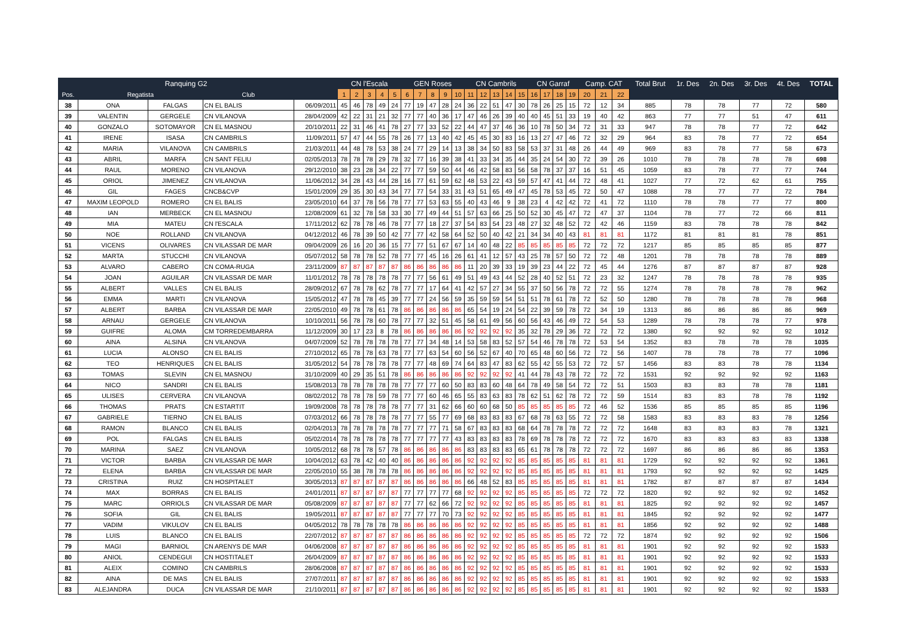| | Ranquing G2 | | | | CN l'Escala | | | | | GEN Roses | | | | | CN Cambrils | | | | | CN Garraf | | | | Camp. CAT | | | Total Brut | 1r. Des | 2n. Des | 3r. Des | 4t. Des | TOTAL |
| --- | --- | --- | --- | --- | --- | --- | --- | --- | --- | --- | --- | --- | --- | --- | --- | --- | --- | --- | --- | --- | --- | --- | --- | --- | --- | --- | --- | --- | --- | --- | --- | --- |
| Pos. | Regatista | | Club | | 1 | 2 | 3 | 4 | 5 | 6 | 7 | 8 | 9 | 10 | 11 | 12 | 13 | 14 | 15 | 16 | 17 | 18 | 19 | 20 | 21 | 22 | | | | | | |
| 38 | ONA | FALGAS | CN EL BALIS | 06/09/2011 | 45 | 46 | 78 | 49 | 24 | 77 | 19 | 47 | 28 | 24 | 36 | 22 | 51 | 47 | 30 | 78 | 26 | 25 | 15 | 72 | 12 | 34 | 885 | 78 | 78 | 77 | 72 | 580 |
| 39 | VALENTIN | GERGELE | CN VILANOVA | 28/04/2009 | 42 | 22 | 31 | 21 | 32 | 77 | 77 | 40 | 36 | 17 | 47 | 46 | 26 | 39 | 40 | 40 | 45 | 51 | 33 | 19 | 40 | 42 | 863 | 77 | 77 | 51 | 47 | 611 |
| 40 | GONZALO | SOTOMAYOR | CN EL MASNOU | 20/10/2011 | 22 | 31 | 46 | 41 | 78 | 27 | 77 | 33 | 52 | 22 | 44 | 47 | 37 | 46 | 36 | 10 | 78 | 50 | 34 | 72 | 31 | 33 | 947 | 78 | 78 | 77 | 72 | 642 |
| 41 | IRENE | ISASA | CN CAMBRILS | 11/09/2011 | 57 | 47 | 44 | 55 | 78 | 26 | 77 | 13 | 40 | 42 | 45 | 45 | 30 | 83 | 16 | 13 | 27 | 47 | 46 | 72 | 32 | 29 | 964 | 83 | 78 | 77 | 72 | 654 |
| 42 | MARIA | VILANOVA | CN CAMBRILS | 21/03/2011 | 44 | 48 | 78 | 53 | 38 | 24 | 77 | 29 | 14 | 13 | 38 | 34 | 50 | 83 | 58 | 53 | 37 | 31 | 48 | 26 | 44 | 49 | 969 | 83 | 78 | 77 | 58 | 673 |
| 43 | ABRIL | MARFA | CN SANT FELIU | 02/05/2013 | 78 | 78 | 78 | 29 | 78 | 32 | 77 | 16 | 39 | 38 | 41 | 33 | 34 | 35 | 44 | 35 | 24 | 54 | 30 | 72 | 39 | 26 | 1010 | 78 | 78 | 78 | 78 | 698 |
| 44 | RAUL | MORENO | CN VILANOVA | 29/12/2010 | 38 | 23 | 28 | 34 | 22 | 77 | 77 | 59 | 50 | 44 | 46 | 42 | 58 | 83 | 56 | 58 | 78 | 37 | 37 | 16 | 51 | 45 | 1059 | 83 | 78 | 77 | 77 | 744 |
| 45 | ORIOL | JIMENEZ | CN VILANOVA | 11/06/2012 | 34 | 28 | 43 | 44 | 28 | 16 | 77 | 61 | 59 | 62 | 48 | 53 | 22 | 43 | 59 | 57 | 47 | 41 | 44 | 72 | 48 | 41 | 1027 | 77 | 72 | 62 | 61 | 755 |
| 46 | GIL | FAGES | CNCB&CVP | 15/01/2009 | 29 | 35 | 30 | 43 | 34 | 77 | 77 | 54 | 33 | 31 | 43 | 51 | 65 | 49 | 47 | 45 | 78 | 53 | 45 | 72 | 50 | 47 | 1088 | 78 | 77 | 77 | 72 | 784 |
| 47 | MAXIM LEOPOLD | ROMERO | CN EL BALIS | 23/05/2010 | 64 | 37 | 78 | 56 | 78 | 77 | 77 | 53 | 63 | 55 | 40 | 43 | 46 | 9 | 38 | 23 | 4 | 42 | 42 | 72 | 41 | 72 | 1110 | 78 | 78 | 77 | 77 | 800 |
| 48 | IAN | MERBECK | CN EL MASNOU | 12/08/2009 | 61 | 32 | 78 | 58 | 33 | 30 | 77 | 49 | 44 | 51 | 57 | 63 | 66 | 25 | 50 | 52 | 30 | 45 | 47 | 72 | 47 | 37 | 1104 | 78 | 77 | 72 | 66 | 811 |
| 49 | MIA | MATEU | CN l'ESCALA | 17/11/2012 | 62 | 78 | 78 | 46 | 78 | 77 | 77 | 18 | 27 | 37 | 54 | 83 | 54 | 23 | 48 | 27 | 32 | 48 | 52 | 72 | 42 | 46 | 1159 | 83 | 78 | 78 | 78 | 842 |
| 50 | NOE | ROLLAND | CN VILANOVA | 04/12/2012 | 46 | 78 | 39 | 50 | 42 | 77 | 77 | 42 | 58 | 64 | 52 | 50 | 40 | 42 | 21 | 34 | 34 | 40 | 43 | 81 | 81 | 81 | 1172 | 81 | 81 | 81 | 78 | 851 |
| 51 | VICENS | OLIVARES | CN VILASSAR DE MAR | 09/04/2009 | 26 | 16 | 20 | 36 | 15 | 77 | 77 | 51 | 67 | 67 | 14 | 40 | 48 | 22 | 85 | 85 | 85 | 85 | 85 | 72 | 72 | 72 | 1217 | 85 | 85 | 85 | 85 | 877 |
| 52 | MARTA | STUCCHI | CN VILANOVA | 05/07/2012 | 58 | 78 | 78 | 52 | 78 | 77 | 77 | 45 | 16 | 26 | 61 | 41 | 12 | 57 | 43 | 25 | 78 | 57 | 50 | 72 | 72 | 48 | 1201 | 78 | 78 | 78 | 78 | 889 |
| 53 | ALVARO | CABERO | CN COMA-RUGA | 23/11/2009 | 87 | 87 | 87 | 87 | 87 | 86 | 86 | 86 | 86 | 86 | 11 | 20 | 39 | 33 | 19 | 39 | 23 | 44 | 22 | 72 | 45 | 44 | 1276 | 87 | 87 | 87 | 87 | 928 |
| 54 | JOAN | AGUILAR | CN VILASSAR DE MAR | 11/01/2012 | 78 | 78 | 78 | 78 | 78 | 77 | 77 | 56 | 61 | 49 | 51 | 49 | 43 | 44 | 52 | 28 | 40 | 52 | 51 | 72 | 23 | 32 | 1247 | 78 | 78 | 78 | 78 | 935 |
| 55 | ALBERT | VALLES | CN EL BALIS | 28/09/2012 | 67 | 78 | 78 | 62 | 78 | 77 | 77 | 17 | 64 | 41 | 42 | 57 | 27 | 34 | 55 | 37 | 50 | 56 | 78 | 72 | 72 | 55 | 1274 | 78 | 78 | 78 | 78 | 962 |
| 56 | EMMA | MARTI | CN VILANOVA | 15/05/2012 | 47 | 78 | 78 | 45 | 39 | 77 | 77 | 24 | 56 | 59 | 35 | 59 | 59 | 54 | 51 | 51 | 78 | 61 | 78 | 72 | 52 | 50 | 1280 | 78 | 78 | 78 | 78 | 968 |
| 57 | ALBERT | BARBA | CN VILASSAR DE MAR | 22/05/2010 | 49 | 78 | 78 | 61 | 78 | 86 | 86 | 86 | 86 | 86 | 65 | 54 | 19 | 24 | 54 | 22 | 39 | 59 | 78 | 72 | 34 | 19 | 1313 | 86 | 86 | 86 | 86 | 969 |
| 58 | ARNAU | GERGELE | CN VILANOVA | 10/10/2011 | 56 | 78 | 78 | 60 | 78 | 77 | 77 | 32 | 51 | 45 | 58 | 61 | 49 | 56 | 60 | 56 | 43 | 46 | 49 | 72 | 54 | 53 | 1289 | 78 | 78 | 78 | 77 | 978 |
| 59 | GUIFRE | ALOMA | CM TORREDEMBARRA | 11/12/2009 | 30 | 17 | 23 | 8 | 78 | 86 | 86 | 86 | 86 | 86 | 92 | 92 | 92 | 92 | 35 | 32 | 78 | 29 | 36 | 72 | 72 | 72 | 1380 | 92 | 92 | 92 | 92 | 1012 |
| 60 | AINA | ALSINA | CN VILANOVA | 04/07/2009 | 52 | 78 | 78 | 78 | 78 | 77 | 77 | 34 | 48 | 14 | 53 | 58 | 83 | 52 | 57 | 54 | 46 | 78 | 78 | 72 | 53 | 54 | 1352 | 83 | 78 | 78 | 78 | 1035 |
| 61 | LUCIA | ALONSO | CN EL BALIS | 27/10/2012 | 65 | 78 | 78 | 63 | 78 | 77 | 77 | 63 | 54 | 60 | 56 | 52 | 67 | 40 | 70 | 65 | 48 | 60 | 56 | 72 | 72 | 56 | 1407 | 78 | 78 | 78 | 77 | 1096 |
| 62 | TEO | HENRIQUES | CN EL BALIS | 31/05/2012 | 54 | 78 | 78 | 78 | 78 | 77 | 77 | 48 | 69 | 74 | 64 | 83 | 47 | 83 | 62 | 55 | 42 | 55 | 53 | 72 | 72 | 57 | 1456 | 83 | 83 | 78 | 78 | 1134 |
| 63 | TOMAS | SLEVIN | CN EL MASNOU | 31/10/2009 | 40 | 29 | 35 | 51 | 78 | 86 | 86 | 86 | 86 | 86 | 92 | 92 | 92 | 92 | 41 | 44 | 78 | 43 | 78 | 72 | 72 | 72 | 1531 | 92 | 92 | 92 | 92 | 1163 |
| 64 | NICO | SANDRI | CN EL BALIS | 15/08/2013 | 78 | 78 | 78 | 78 | 78 | 77 | 77 | 77 | 60 | 50 | 83 | 83 | 60 | 48 | 64 | 78 | 49 | 58 | 54 | 72 | 72 | 51 | 1503 | 83 | 83 | 78 | 78 | 1181 |
| 65 | ULISES | CERVERA | CN VILANOVA | 08/02/2012 | 78 | 78 | 78 | 59 | 78 | 77 | 77 | 60 | 46 | 65 | 55 | 83 | 63 | 83 | 78 | 62 | 51 | 62 | 78 | 72 | 72 | 59 | 1514 | 83 | 83 | 78 | 78 | 1192 |
| 66 | THOMAS | PRATS | CN ESTARTIT | 19/09/2008 | 78 | 78 | 78 | 78 | 78 | 77 | 77 | 31 | 62 | 66 | 60 | 60 | 68 | 50 | 85 | 85 | 85 | 85 | 85 | 72 | 46 | 52 | 1536 | 85 | 85 | 85 | 85 | 1196 |
| 67 | GABRIELE | TIERNO | CN EL BALIS | 07/03/2012 | 66 | 78 | 78 | 78 | 78 | 77 | 77 | 55 | 77 | 69 | 68 | 83 | 83 | 83 | 67 | 68 | 78 | 63 | 55 | 72 | 72 | 58 | 1583 | 83 | 83 | 83 | 78 | 1256 |
| 68 | RAMON | BLANCO | CN EL BALIS | 02/04/2013 | 78 | 78 | 78 | 78 | 78 | 77 | 77 | 77 | 71 | 58 | 67 | 83 | 83 | 83 | 68 | 64 | 78 | 78 | 78 | 72 | 72 | 72 | 1648 | 83 | 83 | 83 | 78 | 1321 |
| 69 | POL | FALGAS | CN EL BALIS | 05/02/2014 | 78 | 78 | 78 | 78 | 78 | 77 | 77 | 77 | 77 | 43 | 83 | 83 | 83 | 83 | 78 | 69 | 78 | 78 | 78 | 72 | 72 | 72 | 1670 | 83 | 83 | 83 | 83 | 1338 |
| 70 | MARINA | SAEZ | CN VILANOVA | 10/05/2012 | 68 | 78 | 78 | 57 | 78 | 86 | 86 | 86 | 86 | 86 | 83 | 83 | 83 | 83 | 65 | 61 | 78 | 78 | 78 | 72 | 72 | 72 | 1697 | 86 | 86 | 86 | 86 | 1353 |
| 71 | VICTOR | BARBA | CN VILASSAR DE MAR | 10/04/2012 | 63 | 78 | 42 | 40 | 40 | 86 | 86 | 86 | 86 | 86 | 92 | 92 | 92 | 92 | 85 | 85 | 85 | 85 | 85 | 81 | 81 | 81 | 1729 | 92 | 92 | 92 | 92 | 1361 |
| 72 | ELENA | BARBA | CN VILASSAR DE MAR | 22/05/2010 | 55 | 38 | 78 | 78 | 78 | 86 | 86 | 86 | 86 | 86 | 92 | 92 | 92 | 92 | 85 | 85 | 85 | 85 | 85 | 81 | 81 | 81 | 1793 | 92 | 92 | 92 | 92 | 1425 |
| 73 | CRISTINA | RUIZ | CN HOSPITALET | 30/05/2013 | 87 | 87 | 87 | 87 | 87 | 86 | 86 | 86 | 86 | 86 | 66 | 48 | 52 | 83 | 85 | 85 | 85 | 85 | 85 | 81 | 81 | 81 | 1782 | 87 | 87 | 87 | 87 | 1434 |
| 74 | MAX | BORRAS | CN EL BALIS | 24/01/2011 | 87 | 87 | 87 | 87 | 87 | 77 | 77 | 77 | 77 | 68 | 92 | 92 | 92 | 92 | 85 | 85 | 85 | 85 | 85 | 72 | 72 | 72 | 1820 | 92 | 92 | 92 | 92 | 1452 |
| 75 | MARC | ORRIOLS | CN VILASSAR DE MAR | 05/08/2009 | 87 | 87 | 87 | 87 | 87 | 77 | 77 | 62 | 66 | 72 | 92 | 92 | 92 | 92 | 85 | 85 | 85 | 85 | 85 | 81 | 81 | 81 | 1825 | 92 | 92 | 92 | 92 | 1457 |
| 76 | SOFIA | GIL | CN EL BALIS | 19/05/2011 | 87 | 87 | 87 | 87 | 87 | 77 | 77 | 77 | 70 | 73 | 92 | 92 | 92 | 92 | 85 | 85 | 85 | 85 | 85 | 81 | 81 | 81 | 1845 | 92 | 92 | 92 | 92 | 1477 |
| 77 | VADIM | VIKULOV | CN EL BALIS | 04/05/2012 | 78 | 78 | 78 | 78 | 78 | 86 | 86 | 86 | 86 | 86 | 92 | 92 | 92 | 92 | 85 | 85 | 85 | 85 | 85 | 81 | 81 | 81 | 1856 | 92 | 92 | 92 | 92 | 1488 |
| 78 | LUIS | BLANCO | CN EL BALIS | 22/07/2012 | 87 | 87 | 87 | 87 | 87 | 86 | 86 | 86 | 86 | 86 | 92 | 92 | 92 | 92 | 85 | 85 | 85 | 85 | 85 | 72 | 72 | 72 | 1874 | 92 | 92 | 92 | 92 | 1506 |
| 79 | MAGI | BARNIOL | CN ARENYS DE MAR | 04/06/2008 | 87 | 87 | 87 | 87 | 87 | 86 | 86 | 86 | 86 | 86 | 92 | 92 | 92 | 92 | 85 | 85 | 85 | 85 | 85 | 81 | 81 | 81 | 1901 | 92 | 92 | 92 | 92 | 1533 |
| 80 | ANIOL | CENDEGUI | CN HOSTITALET | 26/04/2009 | 87 | 87 | 87 | 87 | 87 | 86 | 86 | 86 | 86 | 86 | 92 | 92 | 92 | 92 | 85 | 85 | 85 | 85 | 85 | 81 | 81 | 81 | 1901 | 92 | 92 | 92 | 92 | 1533 |
| 81 | ALEIX | COMINO | CN CAMBRILS | 28/06/2008 | 87 | 87 | 87 | 87 | 87 | 86 | 86 | 86 | 86 | 86 | 92 | 92 | 92 | 92 | 85 | 85 | 85 | 85 | 85 | 81 | 81 | 81 | 1901 | 92 | 92 | 92 | 92 | 1533 |
| 82 | AINA | DE MAS | CN EL BALIS | 27/07/2011 | 87 | 87 | 87 | 87 | 87 | 86 | 86 | 86 | 86 | 86 | 92 | 92 | 92 | 92 | 85 | 85 | 85 | 85 | 85 | 81 | 81 | 81 | 1901 | 92 | 92 | 92 | 92 | 1533 |
| 83 | ALEJANDRA | DUCA | CN VILASSAR DE MAR | 21/10/2011 | 87 | 87 | 87 | 87 | 87 | 86 | 86 | 86 | 86 | 86 | 92 | 92 | 92 | 92 | 85 | 85 | 85 | 85 | 85 | 81 | 81 | 81 | 1901 | 92 | 92 | 92 | 92 | 1533 |